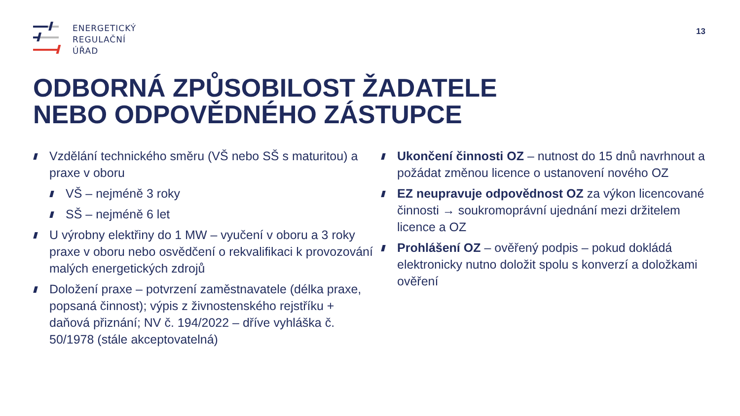ENERGETICKÝ
REGULAČNÍ
ÚŘAD
13
ODBORNÁ ZPŮSOBILOST ŽADATELE
NEBO ODPOVĚDNÉHO ZÁSTUPCE
Vzdělání technického směru (VŠ nebo SŠ s maturitou) a praxe v oboru
VŠ – nejméně 3 roky
SŠ – nejméně 6 let
U výrobny elektřiny do 1 MW – vyučení v oboru a 3 roky praxe v oboru nebo osvědčení o rekvalifikaci k provozování malých energetických zdrojů
Doložení praxe – potvrzení zaměstnavatele (délka praxe, popsaná činnost); výpis z živnostenského rejstříku + daňová přiznání; NV č. 194/2022 – dříve vyhláška č. 50/1978 (stále akceptovatelná)
Ukončení činnosti OZ – nutnost do 15 dnů navrhnout a požádat změnou licence o ustanovení nového OZ
EZ neupravuje odpovědnost OZ za výkon licencované činnosti → soukromoprávní ujednání mezi držitelem licence a OZ
Prohlášení OZ – ověřený podpis – pokud dokládá elektronicky nutno doložit spolu s konverzí a doložkami ověření